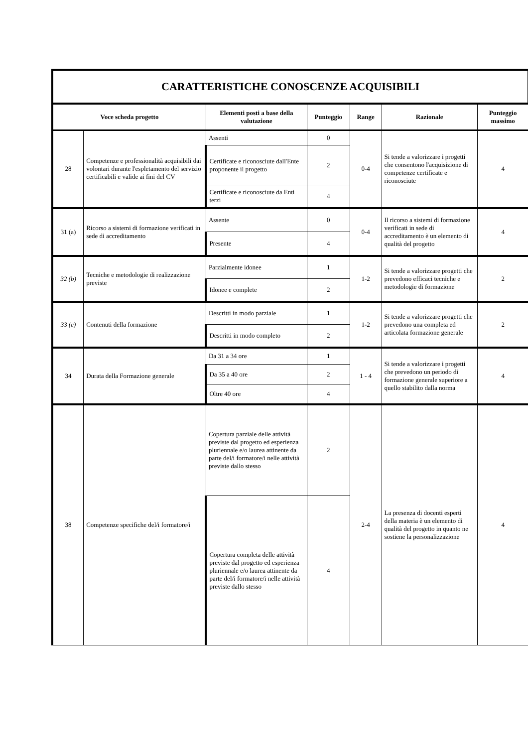| CARATTERISTICHE CONOSCENZE ACQUISIBILI | | | | | | |
| Voce scheda progetto | | Elementi posti a base della valutazione | Punteggio | Range | Razionale | Punteggio massimo |
| 28 | Competenze e professionalità acquisibili dai volontari durante l'espletamento del servizio certificabili e valide ai fini del CV | Assenti | 0 | 0-4 | Si tende a valorizzare i progetti che consentono l'acquisizione di competenze certificate e riconosciute | 4 |
| | | Certificate e riconosciute dall'Ente proponente il progetto | 2 | | | |
| | | Certificate e riconosciute da Enti terzi | 4 | | | |
| 31 (a) | Ricorso a sistemi di formazione verificati in sede di accreditamento | Assente | 0 | 0-4 | Il ricorso a sistemi di formazione verificati in sede di accreditamento è un elemento di qualità del progetto | 4 |
| | | Presente | 4 | | | |
| 32 (b) | Tecniche e metodologie di realizzazione previste | Parzialmente idonee | 1 | 1-2 | Si tende a valorizzare progetti che prevedono efficaci tecniche e metodologie di formazione | 2 |
| | | Idonee e complete | 2 | | | |
| 33 (c) | Contenuti della formazione | Descritti in modo parziale | 1 | 1-2 | Si tende a valorizzare progetti che prevedono una completa ed articolata formazione generale | 2 |
| | | Descritti in modo completo | 2 | | | |
| 34 | Durata della Formazione generale | Da 31 a 34 ore | 1 | 1 - 4 | Si tende a valorizzare i progetti che prevedono un periodo di formazione generale superiore a quello stabilito dalla norma | 4 |
| | | Da 35 a 40 ore | 2 | | | |
| | | Oltre 40 ore | 4 | | | |
| 38 | Competenze specifiche del/i formatore/i | Copertura parziale delle attività previste dal progetto ed esperienza pluriennale e/o laurea attinente da parte del/i formatore/i nelle attività previste dallo stesso | 2 | 2-4 | La presenza di docenti esperti della materia è un elemento di qualità del progetto in quanto ne sostiene la personalizzazione | 4 |
| | | Copertura completa delle attività previste dal progetto ed esperienza pluriennale e/o laurea attinente da parte del/i formatore/i nelle attività previste dallo stesso | 4 | | | |